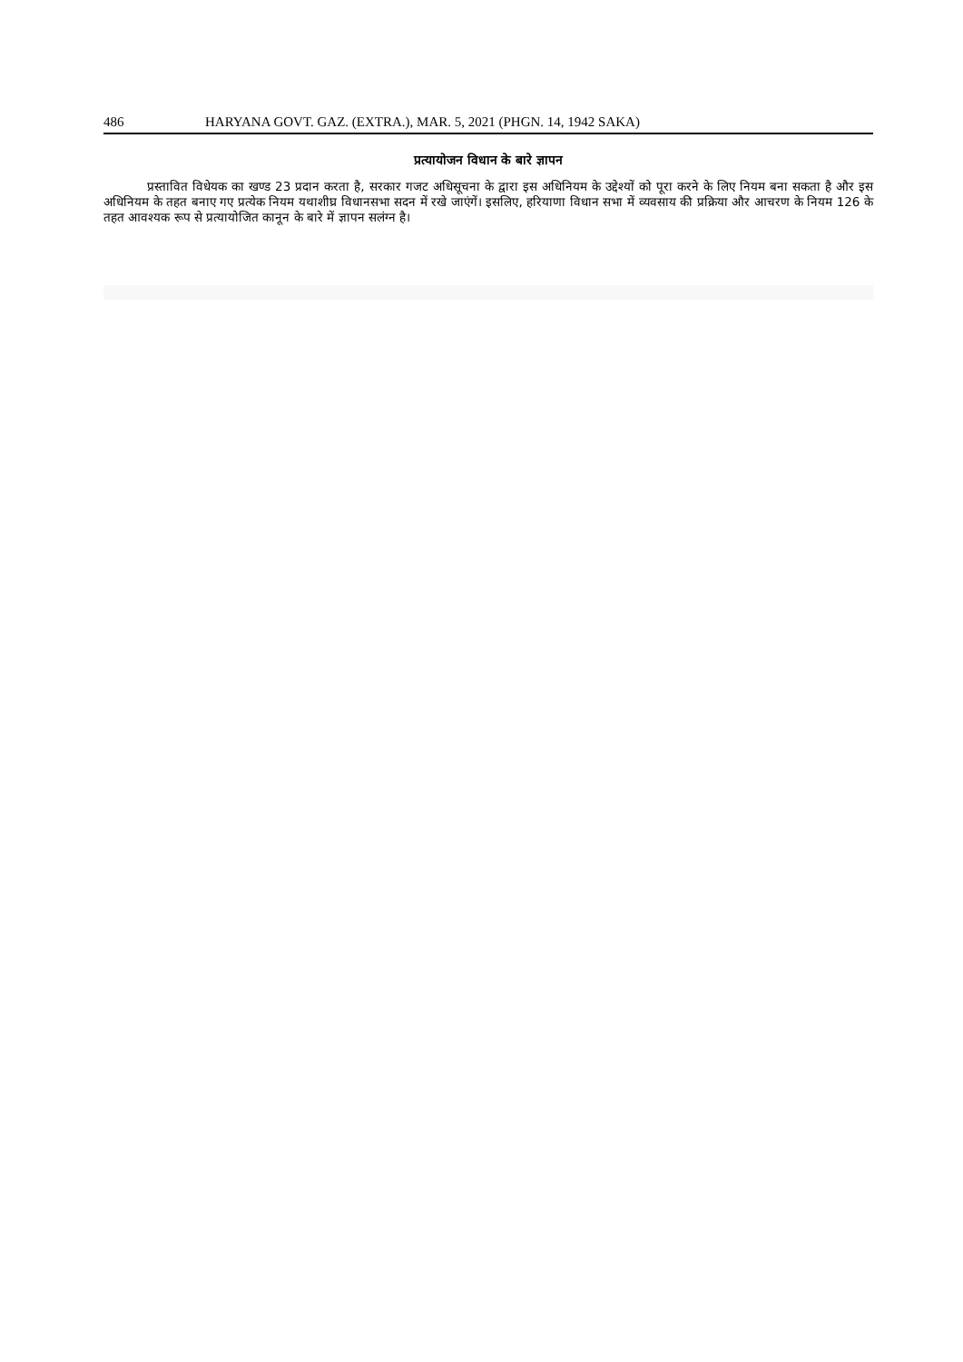486 HARYANA GOVT. GAZ. (EXTRA.), MAR. 5, 2021 (PHGN. 14, 1942 SAKA)
प्रत्यायोजन विधान के बारे ज्ञापन
प्रस्तावित विधेयक का खण्ड 23 प्रदान करता है, सरकार गजट अधिसूचना के द्वारा इस अधिनियम के उद्देश्यों को पूरा करने के लिए नियम बना सकता है और इस अधिनियम के तहत बनाए गए प्रत्येक नियम यथाशीघ्र विधानसभा सदन में रखे जाएंगें। इसलिए, हरियाणा विधान सभा में व्यवसाय की प्रक्रिया और आचरण के नियम 126 के तहत आवश्यक रूप से प्रत्यायोजित कानून के बारे में ज्ञापन सलंग्न है।